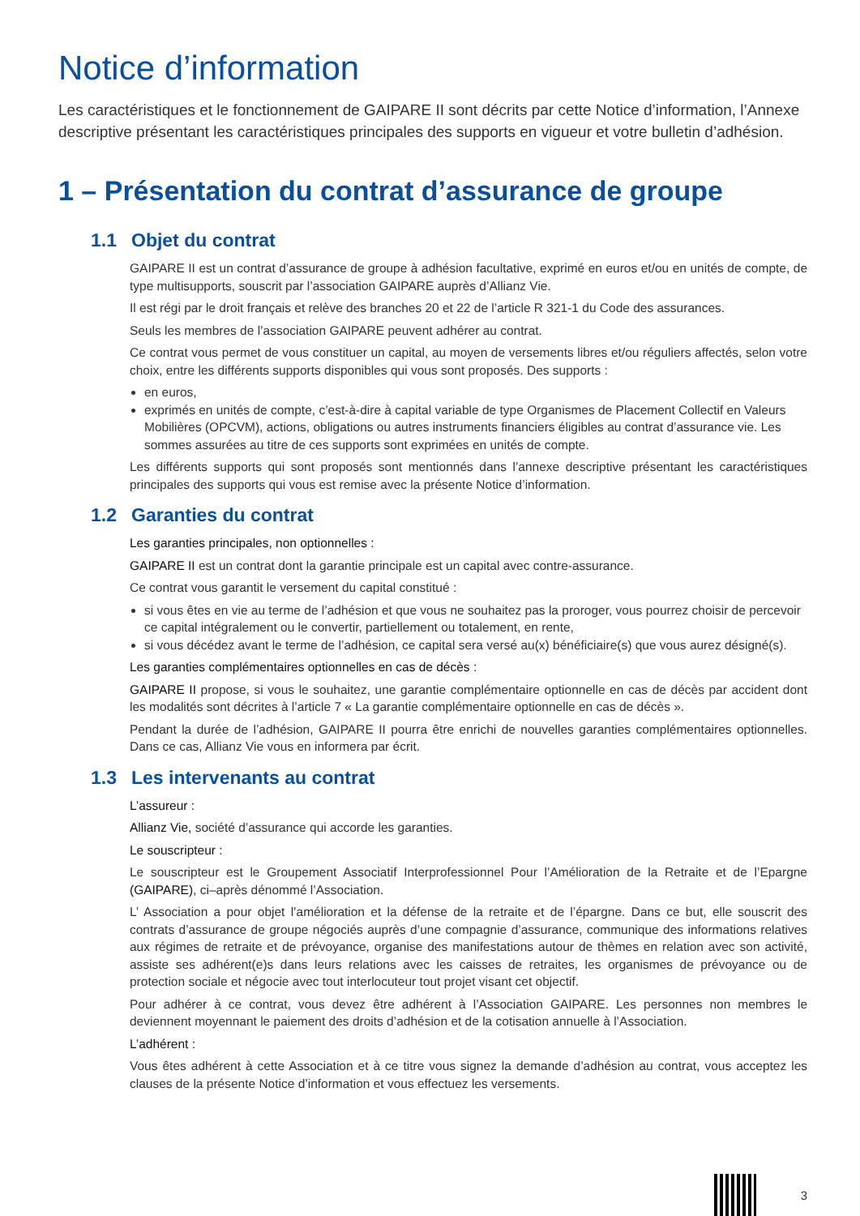Notice d’information
Les caractéristiques et le fonctionnement de GAIPARE II sont décrits par cette Notice d’information, l’Annexe descriptive présentant les caractéristiques principales des supports en vigueur et votre bulletin d’adhésion.
1 – Présentation du contrat d’assurance de groupe
1.1 Objet du contrat
GAIPARE II est un contrat d’assurance de groupe à adhésion facultative, exprimé en euros et/ou en unités de compte, de type multisupports, souscrit par l’association GAIPARE auprès d’Allianz Vie.
Il est régi par le droit français et relève des branches 20 et 22 de l’article R 321-1 du Code des assurances.
Seuls les membres de l’association GAIPARE peuvent adhérer au contrat.
Ce contrat vous permet de vous constituer un capital, au moyen de versements libres et/ou réguliers affectés, selon votre choix, entre les différents supports disponibles qui vous sont proposés. Des supports :
en euros,
exprimés en unités de compte, c’est-à-dire à capital variable de type Organismes de Placement Collectif en Valeurs Mobilières (OPCVM), actions, obligations ou autres instruments financiers éligibles au contrat d’assurance vie. Les sommes assurées au titre de ces supports sont exprimées en unités de compte.
Les différents supports qui sont proposés sont mentionnés dans l’annexe descriptive présentant les caractéristiques principales des supports qui vous est remise avec la présente Notice d’information.
1.2 Garanties du contrat
Les garanties principales, non optionnelles :
GAIPARE II est un contrat dont la garantie principale est un capital avec contre-assurance.
Ce contrat vous garantit le versement du capital constitué :
si vous êtes en vie au terme de l’adhésion et que vous ne souhaitez pas la proroger, vous pourrez choisir de percevoir ce capital intégralement ou le convertir, partiellement ou totalement, en rente,
si vous décédez avant le terme de l’adhésion, ce capital sera versé au(x) bénéficiaire(s) que vous aurez désigné(s).
Les garanties complémentaires optionnelles en cas de décès :
GAIPARE II propose, si vous le souhaitez, une garantie complémentaire optionnelle en cas de décès par accident dont les modalités sont décrites à l’article 7 « La garantie complémentaire optionnelle en cas de décès ».
Pendant la durée de l’adhésion, GAIPARE II pourra être enrichi de nouvelles garanties complémentaires optionnelles. Dans ce cas, Allianz Vie vous en informera par écrit.
1.3 Les intervenants au contrat
L’assureur :
Allianz Vie, société d’assurance qui accorde les garanties.
Le souscripteur :
Le souscripteur est le Groupement Associatif Interprofessionnel Pour l’Amélioration de la Retraite et de l’Epargne (GAIPARE), ci–après dénommé l’Association.
L’ Association a pour objet l’amélioration et la défense de la retraite et de l’épargne. Dans ce but, elle souscrit des contrats d’assurance de groupe négociés auprès d’une compagnie d’assurance, communique des informations relatives aux régimes de retraite et de prévoyance, organise des manifestations autour de thèmes en relation avec son activité, assiste ses adhérent(e)s dans leurs relations avec les caisses de retraites, les organismes de prévoyance ou de protection sociale et négocie avec tout interlocuteur tout projet visant cet objectif.
Pour adhérer à ce contrat, vous devez être adhérent à l’Association GAIPARE. Les personnes non membres le deviennent moyennant le paiement des droits d’adhésion et de la cotisation annuelle à l’Association.
L’adhérent :
Vous êtes adhérent à cette Association et à ce titre vous signez la demande d’adhésion au contrat, vous acceptez les clauses de la présente Notice d’information et vous effectuez les versements.
3